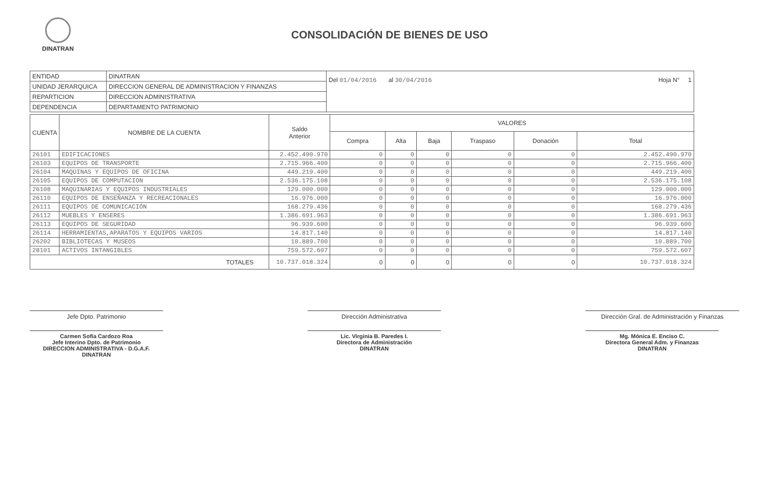DINATRAN
CONSOLIDACIÓN DE BIENES DE USO
| ENTIDAD | DINATRAN | Del 01/04/2016 al 30/04/2016 Hoja N° 1 |
| UNIDAD JERARQUICA | DIRECCION GENERAL DE ADMINISTRACION Y FINANZAS | |
| REPARTICION | DIRECCION ADMINISTRATIVA | |
| DEPENDENCIA | DEPARTAMENTO PATRIMONIO | |
| CUENTA | NOMBRE DE LA CUENTA | Saldo Anterior | VALORES | | | | | |
| --- | --- | --- | --- | --- | --- | --- | --- | --- |
| | | | Compra | Alta | Baja | Traspaso | Donación | Total |
| 26101 | EDIFICACIONES | 2.452.490.970 | 0 | 0 | 0 | 0 | 0 | 2.452.490.970 |
| 26103 | EQUIPOS DE TRANSPORTE | 2.715.966.400 | 0 | 0 | 0 | 0 | 0 | 2.715.966.400 |
| 26104 | MAQUINAS Y EQUIPOS DE OFICINA | 449.219.400 | 0 | 0 | 0 | 0 | 0 | 449.219.400 |
| 26105 | EQUIPOS DE COMPUTACION | 2.536.175.108 | 0 | 0 | 0 | 0 | 0 | 2.536.175.108 |
| 26108 | MAQUINARIAS Y EQUIPOS INDUSTRIALES | 129.000.000 | 0 | 0 | 0 | 0 | 0 | 129.000.000 |
| 26110 | EQUIPOS DE ENSEÑANZA Y RECREACIONALES | 16.976.000 | 0 | 0 | 0 | 0 | 0 | 16.976.000 |
| 26111 | EQUIPOS DE COMUNICACIÓN | 168.279.436 | 0 | 0 | 0 | 0 | 0 | 168.279.436 |
| 26112 | MUEBLES Y ENSERES | 1.386.691.963 | 0 | 0 | 0 | 0 | 0 | 1.386.691.963 |
| 26113 | EQUIPOS DE SEGURIDAD | 96.939.600 | 0 | 0 | 0 | 0 | 0 | 96.939.600 |
| 26114 | HERRAMIENTAS,APARATOS Y EQUIPOS VARIOS | 14.817.140 | 0 | 0 | 0 | 0 | 0 | 14.817.140 |
| 26202 | BIBLIOTECAS Y MUSEOS | 10.889.700 | 0 | 0 | 0 | 0 | 0 | 10.889.700 |
| 28101 | ACTIVOS INTANGIBLES | 759.572.607 | 0 | 0 | 0 | 0 | 0 | 759.572.607 |
| TOTALES | | 10.737.018.324 | 0 | 0 | 0 | 0 | 0 | 10.737.018.324 |
Jefe Dpto. Patrimonio
Carmen Sofía Cardozo Roa
Jefe Interino Dpto. de Patrimonio
DIRECCION ADMINISTRATIVA - D.G.A.F.
DINATRAN
Dirección Administrativa
Lic. Virginia B. Paredes I.
Directora de Administración
DINATRAN
Dirección Gral. de Administración y Finanzas
Mg. Mónica E. Enciso C.
Directora General Adm. y Finanzas
DINATRAN